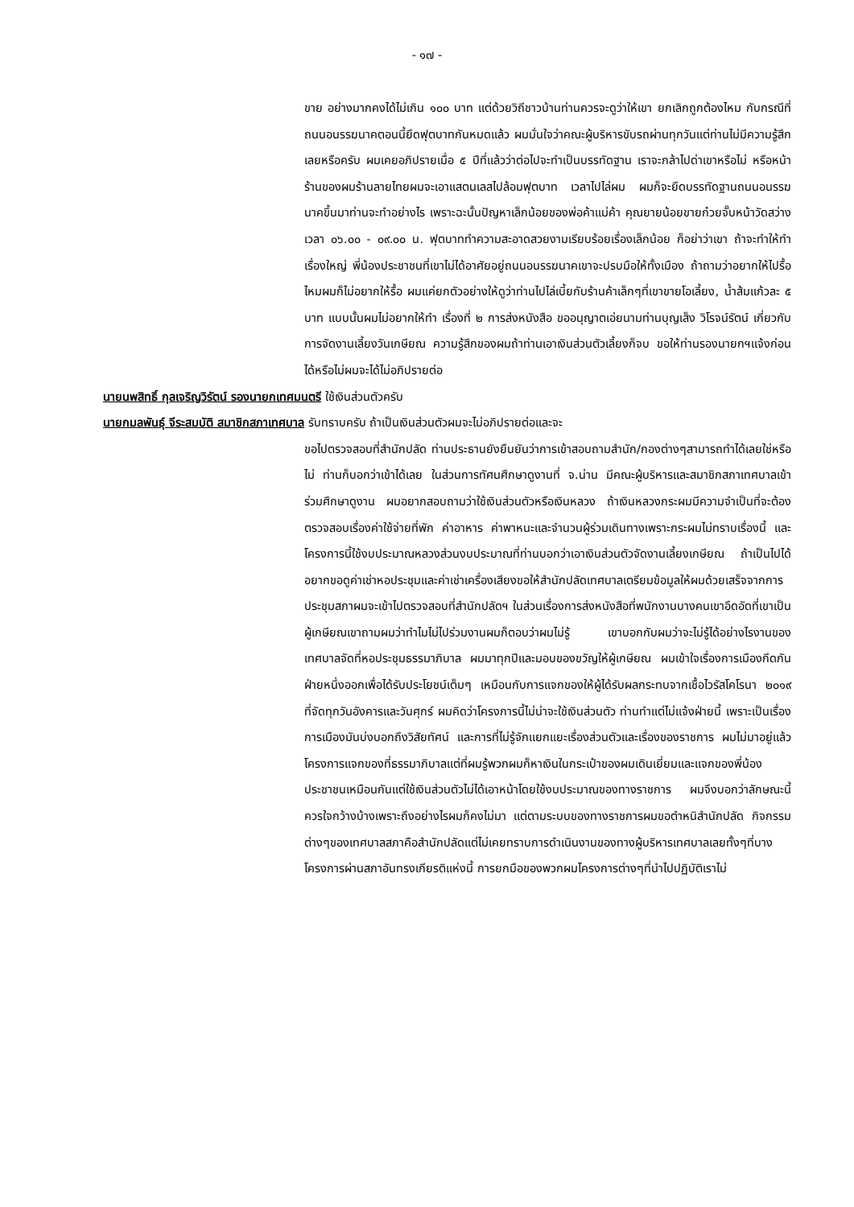- ๑๗ -
ขาย อย่างมากคงได้ไม่เกิน ๑๐๐ บาท แต่ด้วยวิถีชาวบ้านท่านควรจะดูว่าให้เขา ยกเลิกถูกต้องไหม กับกรณีที่ถนนอนรรฆนาคตอนนี้ยึดฟุตบาทกันหมดแล้ว ผมมั่นใจว่าคณะผู้บริหารขับรถผ่านทุกวันแต่ท่านไม่มีความรู้สึกเลยหรือครับ ผมเคยอภิปรายเมื่อ ๕ ปีที่แล้วว่าต่อไปจะทำเป็นบรรทัดฐาน เราจะกล้าไปด่าเขาหรือไม่ หรือหน้าร้านของผมร้านลายไทยผมจะเอาแสตนเลสไปล้อมฟุตบาท เวลาไปไล่ผม ผมก็จะยึดบรรทัดฐานถนนอนรรฆนาคขึ้นมาท่านจะทำอย่างไร เพราะฉะนั้นปัญหาเล็กน้อยของพ่อค้าแม่ค้า คุณยายน้อยขายก๋วยจั๊บหน้าวัดสว่าง เวลา ๐๖.๐๐ - ๐๙.๐๐ น. ฟุตบาททำความสะอาดสวยงามเรียบร้อยเรื่องเล็กน้อย ก็อย่าว่าเขา ถ้าจะทำให้ทำเรื่องใหญ่ พี่น้องประชาชนที่เขาไม่ได้อาศัยอยู่ถนนอนรรฆนาคเขาจะปรบมือให้ทั้งเมือง ถ้าถามว่าอยากให้ไปรื้อไหมผมก็ไม่อยากให้รื้อ ผมแค่ยกตัวอย่างให้ดูว่าท่านไปไล่เบี้ยกับร้านค้าเล็กๆที่เขาขายโอเลี้ยง, น้ำส้มแก้วละ ๕ บาท แบบนั้นผมไม่อยากให้ทำ เรื่องที่ ๒ การส่งหนังสือ ขออนุญาตเอ่ยนามท่านบุญเส็ง วิโรจน์รัตน์ เกี่ยวกับการจัดงานเลี้ยงวันเกษียณ ความรู้สึกของผมถ้าท่านเอาเงินส่วนตัวเลี้ยงก็จบ ขอให้ท่านรองนายกฯแจ้งก่อนได้หรือไม่ผมจะได้ไม่อภิปรายต่อ
นายนพสิทธิ์ กุลเจริญวิรัตน์ รองนายกเทศมนตรี ใช้เงินส่วนตัวครับ
นายกมลพันธุ์ จีระสมบัติ สมาชิกสภาเทศบาล รับทราบครับ ถ้าเป็นเงินส่วนตัวผมจะไม่อภิปรายต่อและจะ
ขอไปตรวจสอบที่สำนักปลัด ท่านประธานยังยืนยันว่าการเข้าสอบถามสำนัก/กองต่างๆสามารถทำได้เลยใช่หรือไม่ ท่านก็บอกว่าเข้าได้เลย ในส่วนการทัศนศึกษาดูงานที่ จ.น่าน มีคณะผู้บริหารและสมาชิกสภาเทศบาลเข้าร่วมศึกษาดูงาน ผมอยากสอบถามว่าใช้เงินส่วนตัวหรือเงินหลวง ถ้าเงินหลวงกระผมมีความจำเป็นที่จะต้องตรวจสอบเรื่องค่าใช้จ่ายที่พัก ค่าอาหาร ค่าพาหนะและจำนวนผู้ร่วมเดินทางเพราะกระผมไม่ทราบเรื่องนี้ และโครงการนี้ใช้งบประมาณหลวงส่วนงบประมาณที่ท่านบอกว่าเอาเงินส่วนตัวจัดงานเลี้ยงเกษียณ ถ้าเป็นไปได้อยากขอดูค่าเช่าหอประชุมและค่าเช่าเครื่องเสียงขอให้สำนักปลัดเทศบาลเตรียมข้อมูลให้ผมด้วยเสร็จจากการประชุมสภาผมจะเข้าไปตรวจสอบที่สำนักปลัดฯ ในส่วนเรื่องการส่งหนังสือที่พนักงานบางคนเขาอึดอัดที่เขาเป็นผู้เกษียณเขาถามผมว่าทำไมไม่ไปร่วมงานผมก็ตอบว่าผมไม่รู้ เขาบอกกับผมว่าจะไม่รู้ได้อย่างไรงานของเทศบาลจัดที่หอประชุมธรรมาภิบาล ผมมาทุกปีและมอบของขวัญให้ผู้เกษียณ ผมเข้าใจเรื่องการเมืองกีดกันฝ่ายหนึ่งออกเพื่อได้รับประโยชน์เต็มๆ เหมือนกับการแจกของให้ผู้ได้รับผลกระทบจากเชื้อไวรัสโคโรนา ๒๐๑๙ ที่จัดทุกวันอังคารและวันศุกร์ ผมคิดว่าโครงการนี้ไม่น่าจะใช้เงินส่วนตัว ท่านทำแต่ไม่แจ้งฝ่ายนี้ เพราะเป็นเรื่องการเมืองมันบ่งบอกถึงวิสัยทัศน์ และการที่ไม่รู้จักแยกแยะเรื่องส่วนตัวและเรื่องของราชการ ผมไม่มาอยู่แล้วโครงการแจกของที่ธรรมาภิบาลแต่ที่ผมรู้พวกผมก็หาเงินในกระเป๋าของผมเดินเยี่ยมและแจกของพี่น้องประชาชนเหมือนกันแต่ใช้เงินส่วนตัวไม่ได้เอาหน้าโดยใช้งบประมาณของทางราชการ ผมจึงบอกว่าลักษณะนี้ควรใจกว้างบ้างเพราะถึงอย่างไรผมก็คงไม่มา แต่ตามระบบของทางราชการผมขอตำหนิสำนักปลัด กิจกรรมต่างๆของเทศบาลสภาคือสำนักปลัดแต่ไม่เคยทราบการดำเนินงานของทางผู้บริหารเทศบาลเลยทั้งๆที่บางโครงการผ่านสภาอันทรงเกียรติแห่งนี้ การยกมือของพวกผมโครงการต่างๆที่นำไปปฏิบัติเราไม่